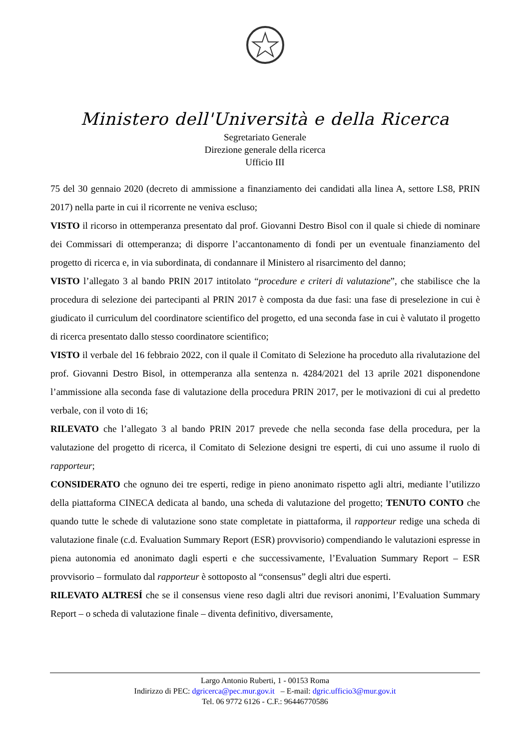Ministero dell'Università e della Ricerca
Segretariato Generale
Direzione generale della ricerca
Ufficio III
75 del 30 gennaio 2020 (decreto di ammissione a finanziamento dei candidati alla linea A, settore LS8, PRIN 2017) nella parte in cui il ricorrente ne veniva escluso;
VISTO il ricorso in ottemperanza presentato dal prof. Giovanni Destro Bisol con il quale si chiede di nominare dei Commissari di ottemperanza; di disporre l’accantonamento di fondi per un eventuale finanziamento del progetto di ricerca e, in via subordinata, di condannare il Ministero al risarcimento del danno;
VISTO l’allegato 3 al bando PRIN 2017 intitolato “procedure e criteri di valutazione”, che stabilisce che la procedura di selezione dei partecipanti al PRIN 2017 è composta da due fasi: una fase di preselezione in cui è giudicato il curriculum del coordinatore scientifico del progetto, ed una seconda fase in cui è valutato il progetto di ricerca presentato dallo stesso coordinatore scientifico;
VISTO il verbale del 16 febbraio 2022, con il quale il Comitato di Selezione ha proceduto alla rivalutazione del prof. Giovanni Destro Bisol, in ottemperanza alla sentenza n. 4284/2021 del 13 aprile 2021 disponendone l’ammissione alla seconda fase di valutazione della procedura PRIN 2017, per le motivazioni di cui al predetto verbale, con il voto di 16;
RILEVATO che l’allegato 3 al bando PRIN 2017 prevede che nella seconda fase della procedura, per la valutazione del progetto di ricerca, il Comitato di Selezione designi tre esperti, di cui uno assume il ruolo di rapporteur;
CONSIDERATO che ognuno dei tre esperti, redige in pieno anonimato rispetto agli altri, mediante l’utilizzo della piattaforma CINECA dedicata al bando, una scheda di valutazione del progetto; TENUTO CONTO che quando tutte le schede di valutazione sono state completate in piattaforma, il rapporteur redige una scheda di valutazione finale (c.d. Evaluation Summary Report (ESR) provvisorio) compendiando le valutazioni espresse in piena autonomia ed anonimato dagli esperti e che successivamente, l’Evaluation Summary Report – ESR provvisorio – formulato dal rapporteur è sottoposto al “consensus” degli altri due esperti.
RILEVATO ALTRESÍ che se il consensus viene reso dagli altri due revisori anonimi, l’Evaluation Summary Report – o scheda di valutazione finale – diventa definitivo, diversamente,
Largo Antonio Ruberti, 1 - 00153 Roma
Indirizzo di PEC: dgricerca@pec.mur.gov.it – E-mail: dgric.ufficio3@mur.gov.it
Tel. 06 9772 6126 - C.F.: 96446770586